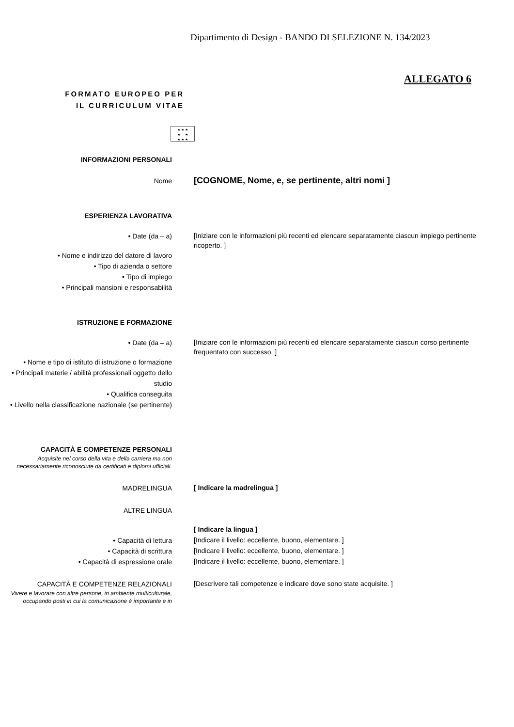Dipartimento di Design - BANDO DI SELEZIONE N. 134/2023
ALLEGATO 6
FORMATO EUROPEO PER
IL CURRICULUM VITAE
★ ★ ★
★ ★
★ ★ ★
INFORMAZIONI PERSONALI
Nome
[COGNOME, Nome, e, se pertinente, altri nomi ]
ESPERIENZA LAVORATIVA
• Date (da – a)
[Iniziare con le informazioni più recenti ed elencare separatamente ciascun impiego pertinente ricoperto. ]
• Nome e indirizzo del datore di lavoro
• Tipo di azienda o settore
• Tipo di impiego
• Principali mansioni e responsabilità
ISTRUZIONE E FORMAZIONE
• Date (da – a)
[Iniziare con le informazioni più recenti ed elencare separatamente ciascun corso pertinente frequentato con successo. ]
• Nome e tipo di istituto di istruzione o formazione
• Principali materie / abilità professionali oggetto dello studio
• Qualifica conseguita
• Livello nella classificazione nazionale (se pertinente)
CAPACITÀ E COMPETENZE PERSONALI
Acquisite nel corso della vita e della carriera ma non necessariamente riconosciute da certificati e diplomi ufficiali.
MADRELINGUA
[ Indicare la madrelingua ]
ALTRE LINGUA
[ Indicare la lingua ]
• Capacità di lettura
[Indicare il livello: eccellente, buono, elementare. ]
• Capacità di scrittura
[Indicare il livello: eccellente, buono, elementare. ]
• Capacità di espressione orale
[Indicare il livello: eccellente, buono, elementare. ]
CAPACITÀ E COMPETENZE RELAZIONALI
Vivere e lavorare con altre persone, in ambiente multiculturale, occupando posti in cui la comunicazione è importante e in
[Descrivere tali competenze e indicare dove sono state acquisite. ]